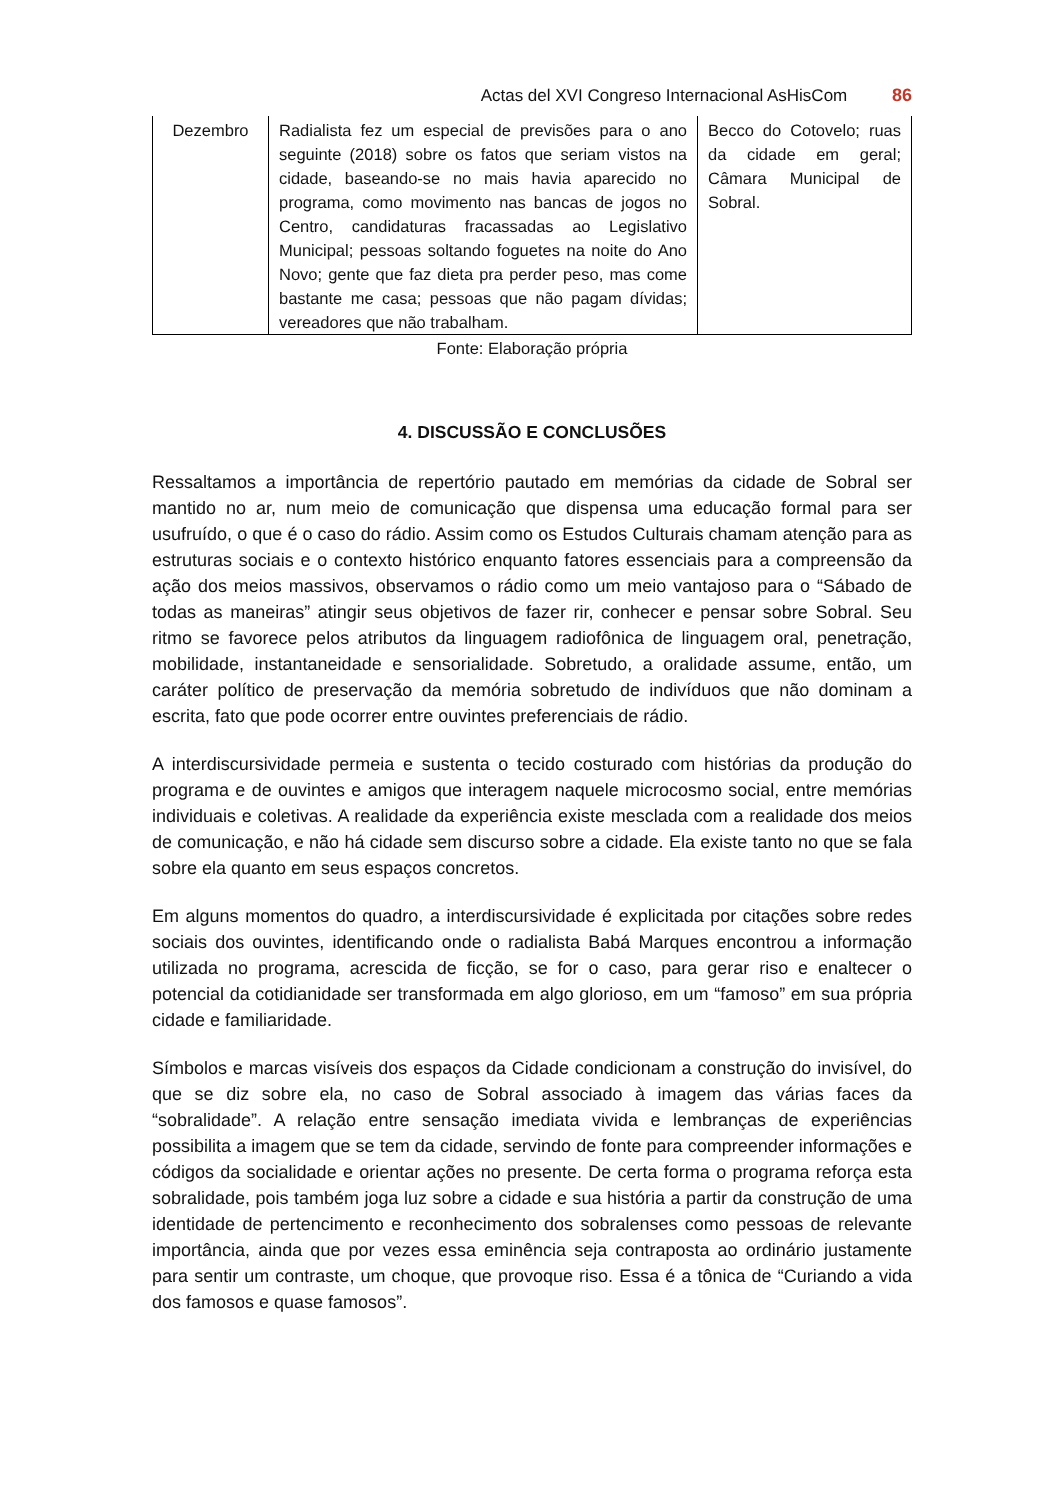Actas del XVI Congreso Internacional AsHisCom 86
| Dezembro | Radialista fez um especial de previsões para o ano seguinte (2018) sobre os fatos que seriam vistos na cidade, baseando-se no mais havia aparecido no programa, como movimento nas bancas de jogos no Centro, candidaturas fracassadas ao Legislativo Municipal; pessoas soltando foguetes na noite do Ano Novo; gente que faz dieta pra perder peso, mas come bastante me casa; pessoas que não pagam dívidas; vereadores que não trabalham. | Becco do Cotovelo; ruas da cidade em geral; Câmara Municipal de Sobral. |
Fonte: Elaboração própria
4. DISCUSSÃO E CONCLUSÕES
Ressaltamos a importância de repertório pautado em memórias da cidade de Sobral ser mantido no ar, num meio de comunicação que dispensa uma educação formal para ser usufruído, o que é o caso do rádio. Assim como os Estudos Culturais chamam atenção para as estruturas sociais e o contexto histórico enquanto fatores essenciais para a compreensão da ação dos meios massivos, observamos o rádio como um meio vantajoso para o “Sábado de todas as maneiras” atingir seus objetivos de fazer rir, conhecer e pensar sobre Sobral. Seu ritmo se favorece pelos atributos da linguagem radiofônica de linguagem oral, penetração, mobilidade, instantaneidade e sensorialidade. Sobretudo, a oralidade assume, então, um caráter político de preservação da memória sobretudo de indivíduos que não dominam a escrita, fato que pode ocorrer entre ouvintes preferenciais de rádio.
A interdiscursividade permeia e sustenta o tecido costurado com histórias da produção do programa e de ouvintes e amigos que interagem naquele microcosmo social, entre memórias individuais e coletivas. A realidade da experiência existe mesclada com a realidade dos meios de comunicação, e não há cidade sem discurso sobre a cidade. Ela existe tanto no que se fala sobre ela quanto em seus espaços concretos.
Em alguns momentos do quadro, a interdiscursividade é explicitada por citações sobre redes sociais dos ouvintes, identificando onde o radialista Babá Marques encontrou a informação utilizada no programa, acrescida de ficção, se for o caso, para gerar riso e enaltecer o potencial da cotidianidade ser transformada em algo glorioso, em um “famoso” em sua própria cidade e familiaridade.
Símbolos e marcas visíveis dos espaços da Cidade condicionam a construção do invisível, do que se diz sobre ela, no caso de Sobral associado à imagem das várias faces da “sobralidade”. A relação entre sensação imediata vivida e lembranças de experiências possibilita a imagem que se tem da cidade, servindo de fonte para compreender informações e códigos da socialidade e orientar ações no presente. De certa forma o programa reforça esta sobralidade, pois também joga luz sobre a cidade e sua história a partir da construção de uma identidade de pertencimento e reconhecimento dos sobralenses como pessoas de relevante importância, ainda que por vezes essa eminência seja contraposta ao ordinário justamente para sentir um contraste, um choque, que provoque riso. Essa é a tônica de “Curiando a vida dos famosos e quase famosos”.